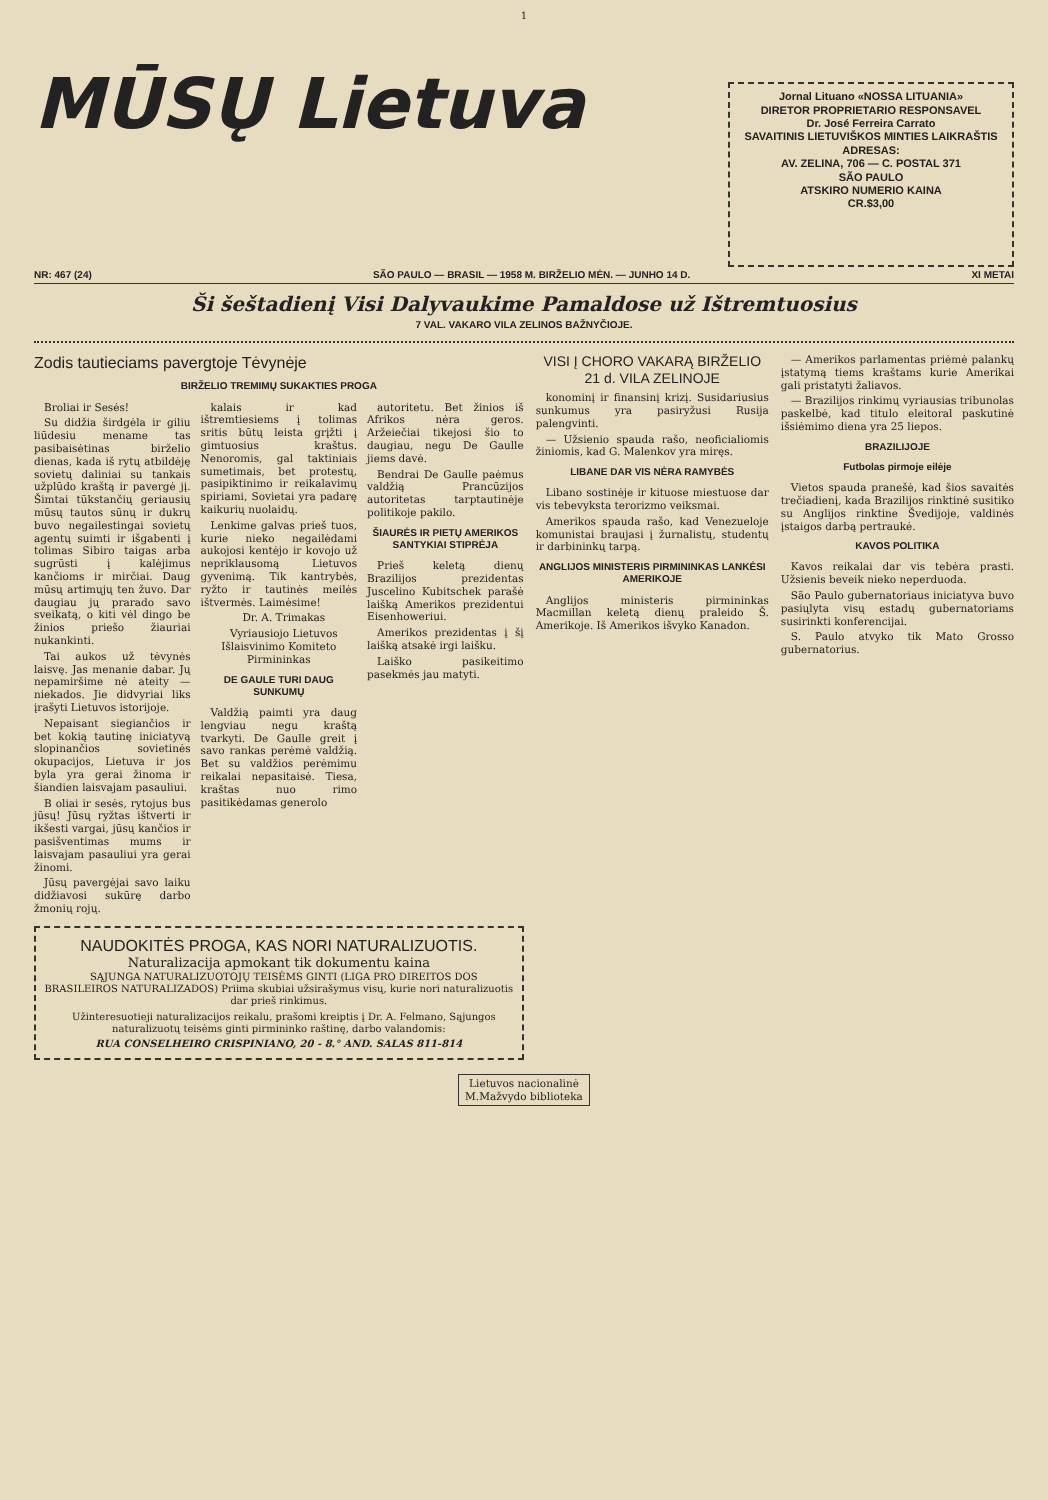1
MŪSŲ Lietuva
Jornal Lituano «NOSSA LITUANIA»
DIRETOR PROPRIETARIO RESPONSAVEL
Dr. José Ferreira Carrato
SAVAITINIS LIETUVIŠKOS MINTIES LAIKRAŠTIS
ADRESAS:
AV. ZELINA, 706 — C. POSTAL 371
SÃO PAULO
ATSKIRO NUMERIO KAINA
CR.$3,00
NR: 467 (24) SÃO PAULO — BRASIL — 1958 M. BIRŽELIO MĖN. — JUNHO 14 D. XI METAI
Ši šeštadienį Visi Dalyvaukime Pamaldose už Ištremtuosius
7 VAL. VAKARO VILA ZELINOS BAŽNYČIOJE.
Zodis tautieciams pavergtoje Tėvynėje
BIRŽELIO TREMIMŲ SUKAKTIES PROGA
Broliai ir Sesės!
Su didžia širdgėla ir giliu liūdesiu mename tas pasibaisėtinas birželio dienas, kada iš rytų atbildėję sovietų daliniai su tankais užplūdo kraštą ir pavergė jį. Šimtai tūkstančių geriausių mūsų tautos sūnų ir dukrų buvo negailestingai sovietų agentų suimti ir išgabenti į tolimas Sibiro taigas arba sugrūsti į kalėjimus kančioms ir mirčiai. Daug mūsų artimųjų ten žuvo. Dar daugiau jų prarado savo sveikatą, o kiti vėl dingo be žinios priešo žiauriai nukankinti.
Tai aukos už tėvynės laisvę. Jas menanie dabar. Jų nepamiršime nė ateity — niekados. Jie didvyriai liks įrašyti Lietuvos istorijoje.
Nepaisant siegiančios ir bet kokią tautinę iniciatyvą slopinančios sovietinės okupacijos, Lietuva ir jos byla yra gerai žinoma ir šiandien laisvajam pasauliui.
B oliai ir sesės, rytojus bus jūsų! Jūsų ryžtas ištverti ir ikšesti vargai, jūsų kančios ir pasišventimas mums ir laisvajam pasauliui yra gerai žinomi.
Jūsų pavergėjai savo laiku didžiavosi sukūrę darbo žmonių rojų.
kalais ir kad ištremtiesiems į tolimas sritis būtų leista grįžti į gimtuosius kraštus. Nenoromis, gal taktiniais sumetimais, bet protestų, pasipiktinimo ir reikalavimų spiriami, Sovietai yra padarę kaikurių nuolaidų.
Lenkime galvas prieš tuos, kurie nieko negailėdami aukojosi kentėjo ir kovojo už nepriklausomą Lietuvos gyvenimą. Tik kantrybės, ryžto ir tautinės meilės ištvermės. Laimėsime!
Dr. A. Trimakas
Vyriausiojo Lietuvos Išlaisvinimo Komiteto Pirmininkas
DE GAULE TURI DAUG SUNKUMŲ
Valdžią paimti yra daug lengviau negu kraštą tvarkyti. De Gaulle greit į savo rankas perėmė valdžią. Bet su valdžios perėmimu reikalai nepasitaisė. Tiesa, kraštas nuo rimo pasitikėdamas generolo
autoritetu. Bet žinios iš Afrikos nėra geros. Aržeiečiai tikejosi šio to daugiau, negu De Gaulle jiems davė.
Bendrai De Gaulle paėmus valdžią Prancūzijos autoritetas tarptautinėje politikoje pakilo.
ŠIAURĖS IR PIETŲ AMERIKOS SANTYKIAI STIPRĖJA
Prieš keletą dienų Brazilijos prezidentas Juscelino Kubitschek parašė laišką Amerikos prezidentui Eisenhoweriui.
Amerikos prezidentas į šį laišką atsakė irgi laišku.
Laiško pasikeitimo pasekmės jau matyti.
NAUDOKITĖS PROGA, KAS NORI NATURALIZUOTIS.
Naturalizacija apmokant tik dokumentu kaina
SĄJUNGA NATURALIZUOTOJŲ TEISĖMS GINTI (LIGA PRO DIREITOS DOS BRASILEIROS NATURALIZADOS) Priima skubiai užsirašymus visų, kurie nori naturalizuotis dar prieš rinkimus.
Užinteresuotieji naturalizacijos reikalu, prašomi kreiptis į Dr. A. Felmano, Sąjungos naturalizuotų teisėms ginti pirmininko raštinę, darbo valandomis:
RUA CONSELHEIRO CRISPINIANO, 20 - 8.° AND. SALAS 811-814
VISI Į CHORO VAKARĄ BIRŽELIO 21 d. VILA ZELINOJE
konominį ir finansinį krizį. Susidariusius sunkumus yra pasiryžusi Rusija palengvinti.
— Užsienio spauda rašo, neoficialiomis žiniomis, kad G. Malenkov yra miręs.
LIBANE DAR VIS NĖRA RAMYBĖS
Libano sostinėje ir kituose miestuose dar vis tebevyksta terorizmo veiksmai.
Amerikos spauda rašo, kad Venezueloje komunistai braujasi į žurnalistų, studentų ir darbininkų tarpą.
ANGLIJOS MINISTERIS PIRMININKAS LANKĖSI AMERIKOJE
Anglijos ministeris pirmininkas Macmillan keletą dienų praleido Š. Amerikoje. Iš Amerikos išvyko Kanadon.
— Amerikos parlamentas priėmė palankų įstatymą tiems kraštams kurie Amerikai gali pristatyti žaliavos.
— Brazilijos rinkimų vyriausias tribunolas paskelbė, kad titulo eleitoral paskutinė išsiėmimo diena yra 25 liepos.
BRAZILIJOJE
Futbolas pirmoje eilėje
Vietos spauda pranešė, kad šios savaitės trečiadienį, kada Brazilijos rinktinė susitiko su Anglijos rinktine Švedijoje, valdinės įstaigos darbą pertraukė.
KAVOS POLITIKA
Kavos reikalai dar vis tebėra prasti. Užsienis beveik nieko neperduoda.
São Paulo gubernatoriaus iniciatyva buvo pasiųlyta visų estadų gubernatoriams susirinkti konferencijai.
S. Paulo atvyko tik Mato Grosso gubernatorius.
Lietuvos nacionalinė
M.Mažvydo biblioteka